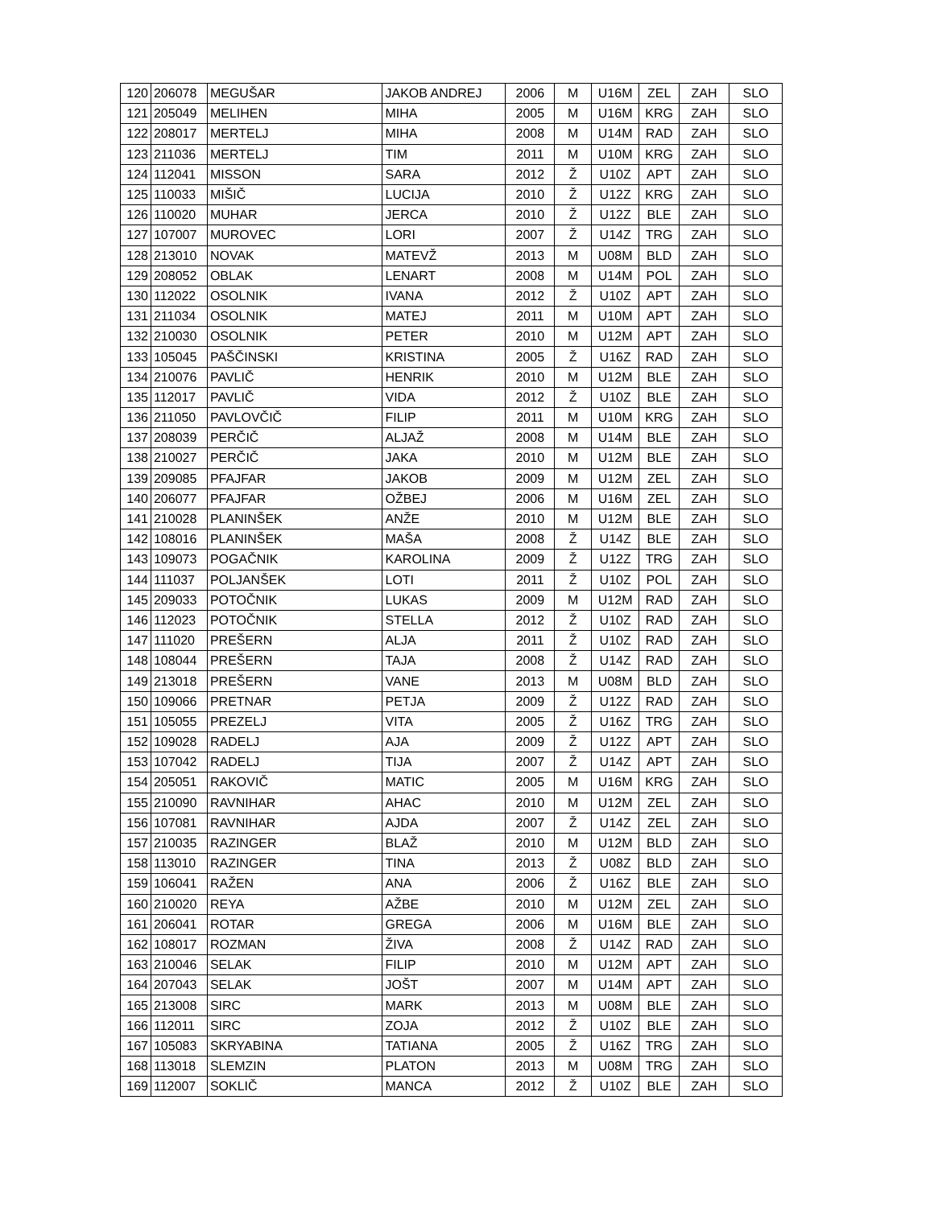| 120 | 206078 | MEGUŠAR | JAKOB ANDREJ | 2006 | M | U16M | ZEL | ZAH | SLO |
| 121 | 205049 | MELIHEN | MIHA | 2005 | M | U16M | KRG | ZAH | SLO |
| 122 | 208017 | MERTELJ | MIHA | 2008 | M | U14M | RAD | ZAH | SLO |
| 123 | 211036 | MERTELJ | TIM | 2011 | M | U10M | KRG | ZAH | SLO |
| 124 | 112041 | MISSON | SARA | 2012 | Ž | U10Z | APT | ZAH | SLO |
| 125 | 110033 | MIŠIČ | LUCIJA | 2010 | Ž | U12Z | KRG | ZAH | SLO |
| 126 | 110020 | MUHAR | JERCA | 2010 | Ž | U12Z | BLE | ZAH | SLO |
| 127 | 107007 | MUROVEC | LORI | 2007 | Ž | U14Z | TRG | ZAH | SLO |
| 128 | 213010 | NOVAK | MATEVŽ | 2013 | M | U08M | BLD | ZAH | SLO |
| 129 | 208052 | OBLAK | LENART | 2008 | M | U14M | POL | ZAH | SLO |
| 130 | 112022 | OSOLNIK | IVANA | 2012 | Ž | U10Z | APT | ZAH | SLO |
| 131 | 211034 | OSOLNIK | MATEJ | 2011 | M | U10M | APT | ZAH | SLO |
| 132 | 210030 | OSOLNIK | PETER | 2010 | M | U12M | APT | ZAH | SLO |
| 133 | 105045 | PAŠČINSKI | KRISTINA | 2005 | Ž | U16Z | RAD | ZAH | SLO |
| 134 | 210076 | PAVLIČ | HENRIK | 2010 | M | U12M | BLE | ZAH | SLO |
| 135 | 112017 | PAVLIČ | VIDA | 2012 | Ž | U10Z | BLE | ZAH | SLO |
| 136 | 211050 | PAVLOVČIČ | FILIP | 2011 | M | U10M | KRG | ZAH | SLO |
| 137 | 208039 | PERČIČ | ALJAŽ | 2008 | M | U14M | BLE | ZAH | SLO |
| 138 | 210027 | PERČIČ | JAKA | 2010 | M | U12M | BLE | ZAH | SLO |
| 139 | 209085 | PFAJFAR | JAKOB | 2009 | M | U12M | ZEL | ZAH | SLO |
| 140 | 206077 | PFAJFAR | OŽBEJ | 2006 | M | U16M | ZEL | ZAH | SLO |
| 141 | 210028 | PLANINŠEK | ANŽE | 2010 | M | U12M | BLE | ZAH | SLO |
| 142 | 108016 | PLANINŠEK | MAŠA | 2008 | Ž | U14Z | BLE | ZAH | SLO |
| 143 | 109073 | POGAČNIK | KAROLINA | 2009 | Ž | U12Z | TRG | ZAH | SLO |
| 144 | 111037 | POLJANŠEK | LOTI | 2011 | Ž | U10Z | POL | ZAH | SLO |
| 145 | 209033 | POTOČNIK | LUKAS | 2009 | M | U12M | RAD | ZAH | SLO |
| 146 | 112023 | POTOČNIK | STELLA | 2012 | Ž | U10Z | RAD | ZAH | SLO |
| 147 | 111020 | PREŠERN | ALJA | 2011 | Ž | U10Z | RAD | ZAH | SLO |
| 148 | 108044 | PREŠERN | TAJA | 2008 | Ž | U14Z | RAD | ZAH | SLO |
| 149 | 213018 | PREŠERN | VANE | 2013 | M | U08M | BLD | ZAH | SLO |
| 150 | 109066 | PRETNAR | PETJA | 2009 | Ž | U12Z | RAD | ZAH | SLO |
| 151 | 105055 | PREZELJ | VITA | 2005 | Ž | U16Z | TRG | ZAH | SLO |
| 152 | 109028 | RADELJ | AJA | 2009 | Ž | U12Z | APT | ZAH | SLO |
| 153 | 107042 | RADELJ | TIJA | 2007 | Ž | U14Z | APT | ZAH | SLO |
| 154 | 205051 | RAKOVIČ | MATIC | 2005 | M | U16M | KRG | ZAH | SLO |
| 155 | 210090 | RAVNIHAR | AHAC | 2010 | M | U12M | ZEL | ZAH | SLO |
| 156 | 107081 | RAVNIHAR | AJDA | 2007 | Ž | U14Z | ZEL | ZAH | SLO |
| 157 | 210035 | RAZINGER | BLAŽ | 2010 | M | U12M | BLD | ZAH | SLO |
| 158 | 113010 | RAZINGER | TINA | 2013 | Ž | U08Z | BLD | ZAH | SLO |
| 159 | 106041 | RAŽEN | ANA | 2006 | Ž | U16Z | BLE | ZAH | SLO |
| 160 | 210020 | REYA | AŽBE | 2010 | M | U12M | ZEL | ZAH | SLO |
| 161 | 206041 | ROTAR | GREGA | 2006 | M | U16M | BLE | ZAH | SLO |
| 162 | 108017 | ROZMAN | ŽIVA | 2008 | Ž | U14Z | RAD | ZAH | SLO |
| 163 | 210046 | SELAK | FILIP | 2010 | M | U12M | APT | ZAH | SLO |
| 164 | 207043 | SELAK | JOŠT | 2007 | M | U14M | APT | ZAH | SLO |
| 165 | 213008 | SIRC | MARK | 2013 | M | U08M | BLE | ZAH | SLO |
| 166 | 112011 | SIRC | ZOJA | 2012 | Ž | U10Z | BLE | ZAH | SLO |
| 167 | 105083 | SKRYABINA | TATIANA | 2005 | Ž | U16Z | TRG | ZAH | SLO |
| 168 | 113018 | SLEMZIN | PLATON | 2013 | M | U08M | TRG | ZAH | SLO |
| 169 | 112007 | SOKLIČ | MANCA | 2012 | Ž | U10Z | BLE | ZAH | SLO |